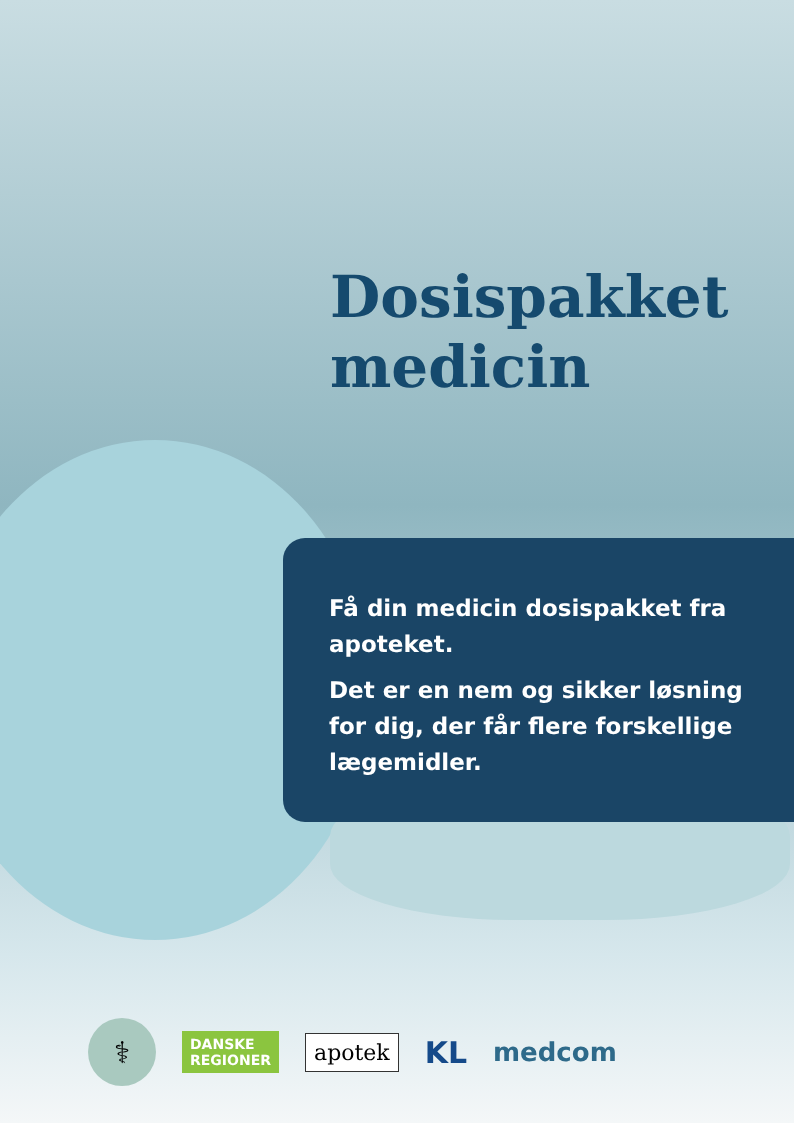Dosispakket
medicin
Få din medicin dosispakket fra apoteket.
Det er en nem og sikker løsning for dig, der får flere forskellige lægemidler.
⚕
DANSKE
REGIONER
apotek
KL
medcom